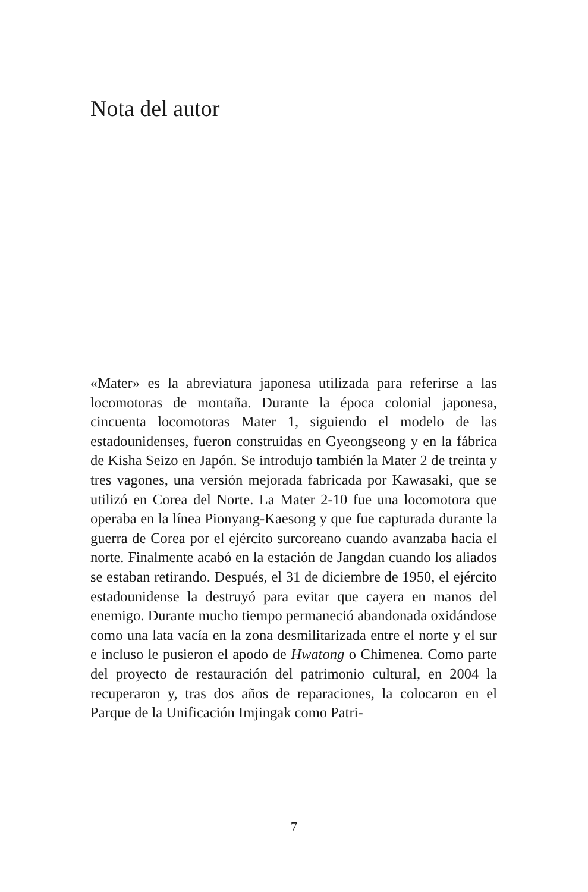Nota del autor
«Mater» es la abreviatura japonesa utilizada para referirse a las locomotoras de montaña. Durante la época colonial japonesa, cincuenta locomotoras Mater 1, siguiendo el modelo de las estadounidenses, fueron construidas en Gyeongseong y en la fábrica de Kisha Seizo en Japón. Se introdujo también la Mater 2 de treinta y tres vagones, una versión mejorada fabricada por Kawasaki, que se utilizó en Corea del Norte. La Mater 2-10 fue una locomotora que operaba en la línea Pionyang-Kaesong y que fue capturada durante la guerra de Corea por el ejército surcoreano cuando avanzaba hacia el norte. Finalmente acabó en la estación de Jangdan cuando los aliados se estaban retirando. Después, el 31 de diciembre de 1950, el ejército estadounidense la destruyó para evitar que cayera en manos del enemigo. Durante mucho tiempo permaneció abandonada oxidándose como una lata vacía en la zona desmilitarizada entre el norte y el sur e incluso le pusieron el apodo de Hwatong o Chimenea. Como parte del proyecto de restauración del patrimonio cultural, en 2004 la recuperaron y, tras dos años de reparaciones, la colocaron en el Parque de la Unificación Imjingak como Patri-
7